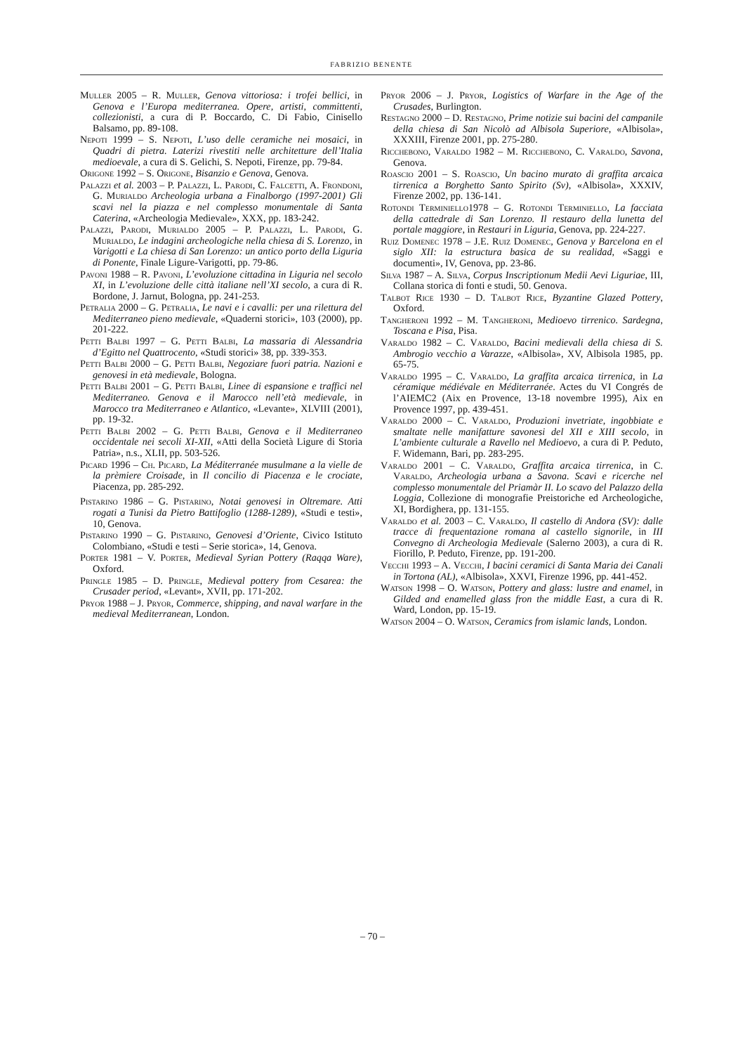FABRIZIO BENENTE
Muller 2005 – R. Muller, Genova vittoriosa: i trofei bellici, in Genova e l’Europa mediterranea. Opere, artisti, committenti, collezionisti, a cura di P. Boccardo, C. Di Fabio, Cinisello Balsamo, pp. 89-108.
Nepoti 1999 – S. Nepoti, L’uso delle ceramiche nei mosaici, in Quadri di pietra. Laterizi rivestiti nelle architetture dell’Italia medioevale, a cura di S. Gelichi, S. Nepoti, Firenze, pp. 79-84.
Origone 1992 – S. Origone, Bisanzio e Genova, Genova.
Palazzi et al. 2003 – P. Palazzi, L. Parodi, C. Falcetti, A. Frondoni, G. Murialdo Archeologia urbana a Finalborgo (1997-2001) Gli scavi nel la piazza e nel complesso monumentale di Santa Caterina, «Archeologia Medievale», XXX, pp. 183-242.
Palazzi, Parodi, Murialdo 2005 – P. Palazzi, L. Parodi, G. Murialdo, Le indagini archeologiche nella chiesa di S. Lorenzo, in Varigotti e La chiesa di San Lorenzo: un antico porto della Liguria di Ponente, Finale Ligure-Varigotti, pp. 79-86.
Pavoni 1988 – R. Pavoni, L’evoluzione cittadina in Liguria nel secolo XI, in L’evoluzione delle città italiane nell’XI secolo, a cura di R. Bordone, J. Jarnut, Bologna, pp. 241-253.
Petralia 2000 – G. Petralia, Le navi e i cavalli: per una rilettura del Mediterraneo pieno medievale, «Quaderni storici», 103 (2000), pp. 201-222.
Petti Balbi 1997 – G. Petti Balbi, La massaria di Alessandria d’Egitto nel Quattrocento, «Studi storici» 38, pp. 339-353.
Petti Balbi 2000 – G. Petti Balbi, Negoziare fuori patria. Nazioni e genovesi in età medievale, Bologna.
Petti Balbi 2001 – G. Petti Balbi, Linee di espansione e traffici nel Mediterraneo. Genova e il Marocco nell’età medievale, in Marocco tra Mediterraneo e Atlantico, «Levante», XLVIII (2001), pp. 19-32.
Petti Balbi 2002 – G. Petti Balbi, Genova e il Mediterraneo occidentale nei secoli XI-XII, «Atti della Società Ligure di Storia Patria», n.s., XLII, pp. 503-526.
Picard 1996 – Ch. Picard, La Méditerranée musulmane a la vielle de la prèmiere Croisade, in Il concilio di Piacenza e le crociate, Piacenza, pp. 285-292.
Pistarino 1986 – G. Pistarino, Notai genovesi in Oltremare. Atti rogati a Tunisi da Pietro Battifoglio (1288-1289), «Studi e testi», 10, Genova.
Pistarino 1990 – G. Pistarino, Genovesi d’Oriente, Civico Istituto Colombiano, «Studi e testi – Serie storica», 14, Genova.
Porter 1981 – V. Porter, Medieval Syrian Pottery (Raqqa Ware), Oxford.
Pringle 1985 – D. Pringle, Medieval pottery from Cesarea: the Crusader period, «Levant», XVII, pp. 171-202.
Pryor 1988 – J. Pryor, Commerce, shipping, and naval warfare in the medieval Mediterranean, London.
Pryor 2006 – J. Pryor, Logistics of Warfare in the Age of the Crusades, Burlington.
Restagno 2000 – D. Restagno, Prime notizie sui bacini del campanile della chiesa di San Nicolò ad Albisola Superiore, «Albisola», XXXIII, Firenze 2001, pp. 275-280.
Ricchebono, Varaldo 1982 – M. Ricchebono, C. Varaldo, Savona, Genova.
Roascio 2001 – S. Roascio, Un bacino murato di graffita arcaica tirrenica a Borghetto Santo Spirito (Sv), «Albisola», XXXIV, Firenze 2002, pp. 136-141.
Rotondi Terminiello1978 – G. Rotondi Terminiello, La facciata della cattedrale di San Lorenzo. Il restauro della lunetta del portale maggiore, in Restauri in Liguria, Genova, pp. 224-227.
Ruiz Domenec 1978 – J.E. Ruiz Domenec, Genova y Barcelona en el siglo XII: la estructura basica de su realidad, «Saggi e documenti», IV, Genova, pp. 23-86.
Silva 1987 – A. Silva, Corpus Inscriptionum Medii Aevi Liguriae, III, Collana storica di fonti e studi, 50. Genova.
Talbot Rice 1930 – D. Talbot Rice, Byzantine Glazed Pottery, Oxford.
Tangheroni 1992 – M. Tangheroni, Medioevo tirrenico. Sardegna, Toscana e Pisa, Pisa.
Varaldo 1982 – C. Varaldo, Bacini medievali della chiesa di S. Ambrogio vecchio a Varazze, «Albisola», XV, Albisola 1985, pp. 65-75.
Varaldo 1995 – C. Varaldo, La graffita arcaica tirrenica, in La céramique médiévale en Méditerranée. Actes du VI Congrés de l’AIEMC2 (Aix en Provence, 13-18 novembre 1995), Aix en Provence 1997, pp. 439-451.
Varaldo 2000 – C. Varaldo, Produzioni invetriate, ingobbiate e smaltate nelle manifatture savonesi del XII e XIII secolo, in L’ambiente culturale a Ravello nel Medioevo, a cura di P. Peduto, F. Widemann, Bari, pp. 283-295.
Varaldo 2001 – C. Varaldo, Graffita arcaica tirrenica, in C. Varaldo, Archeologia urbana a Savona. Scavi e ricerche nel complesso monumentale del Priamàr II. Lo scavo del Palazzo della Loggia, Collezione di monografie Preistoriche ed Archeologiche, XI, Bordighera, pp. 131-155.
Varaldo et al. 2003 – C. Varaldo, Il castello di Andora (SV): dalle tracce di frequentazione romana al castello signorile, in III Convegno di Archeologia Medievale (Salerno 2003), a cura di R. Fiorillo, P. Peduto, Firenze, pp. 191-200.
Vecchi 1993 – A. Vecchi, I bacini ceramici di Santa Maria dei Canali in Tortona (AL), «Albisola», XXVI, Firenze 1996, pp. 441-452.
Watson 1998 – O. Watson, Pottery and glass: lustre and enamel, in Gilded and enamelled glass fron the middle East, a cura di R. Ward, London, pp. 15-19.
Watson 2004 – O. Watson, Ceramics from islamic lands, London.
– 70 –